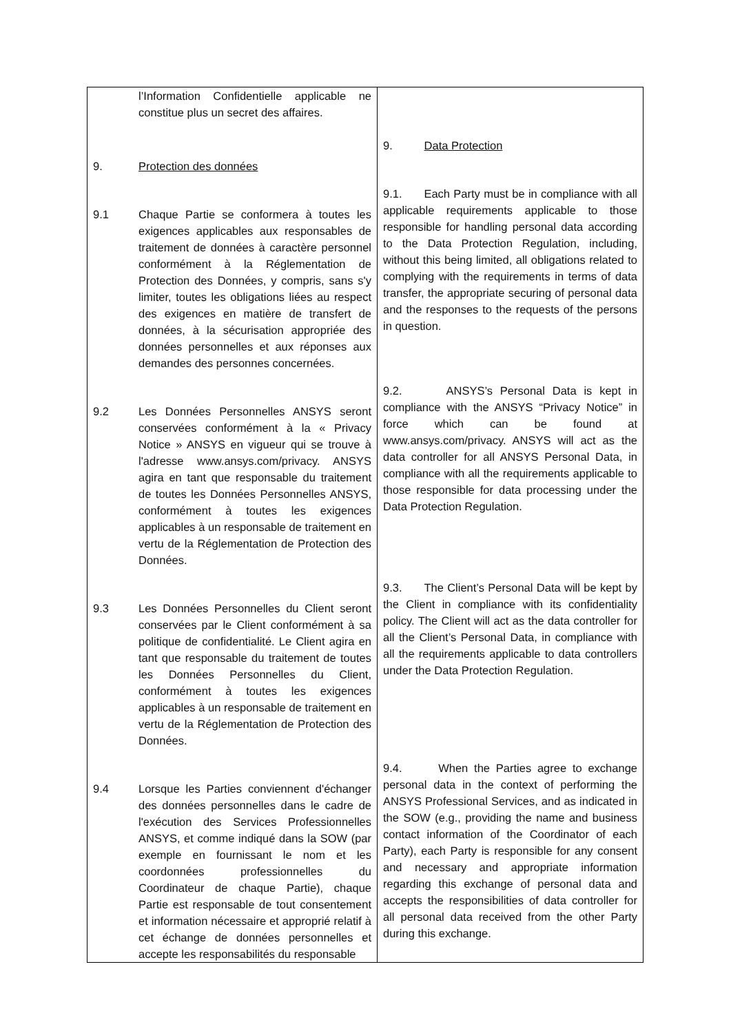| l’Information Confidentielle applicable ne constitue plus un secret des affaires. 9. Protection des données 9.1 Chaque Partie se conformera à toutes les exigences applicables aux responsables de traitement de données à caractère personnel conformément à la Réglementation de Protection des Données, y compris, sans s'y limiter, toutes les obligations liées au respect des exigences en matière de transfert de données, à la sécurisation appropriée des données personnelles et aux réponses aux demandes des personnes concernées. 9.2 Les Données Personnelles ANSYS seront conservées conformément à la « Privacy Notice » ANSYS en vigueur qui se trouve à l'adresse www.ansys.com/privacy. ANSYS agira en tant que responsable du traitement de toutes les Données Personnelles ANSYS, conformément à toutes les exigences applicables à un responsable de traitement en vertu de la Réglementation de Protection des Données. 9.3 Les Données Personnelles du Client seront conservées par le Client conformément à sa politique de confidentialité. Le Client agira en tant que responsable du traitement de toutes les Données Personnelles du Client, conformément à toutes les exigences applicables à un responsable de traitement en vertu de la Réglementation de Protection des Données. 9.4 Lorsque les Parties conviennent d'échanger des données personnelles dans le cadre de l'exécution des Services Professionnelles ANSYS, et comme indiqué dans la SOW (par exemple en fournissant le nom et les coordonnées professionnelles du Coordinateur de chaque Partie), chaque Partie est responsable de tout consentement et information nécessaire et approprié relatif à cet échange de données personnelles et accepte les responsabilités du responsable | 9. Data Protection 9.1. Each Party must be in compliance with all applicable requirements applicable to those responsible for handling personal data according to the Data Protection Regulation, including, without this being limited, all obligations related to complying with the requirements in terms of data transfer, the appropriate securing of personal data and the responses to the requests of the persons in question. 9.2. ANSYS’s Personal Data is kept in compliance with the ANSYS “Privacy Notice” in force which can be found at www.ansys.com/privacy. ANSYS will act as the data controller for all ANSYS Personal Data, in compliance with all the requirements applicable to those responsible for data processing under the Data Protection Regulation. 9.3. The Client’s Personal Data will be kept by the Client in compliance with its confidentiality policy. The Client will act as the data controller for all the Client’s Personal Data, in compliance with all the requirements applicable to data controllers under the Data Protection Regulation. 9.4. When the Parties agree to exchange personal data in the context of performing the ANSYS Professional Services, and as indicated in the SOW (e.g., providing the name and business contact information of the Coordinator of each Party), each Party is responsible for any consent and necessary and appropriate information regarding this exchange of personal data and accepts the responsibilities of data controller for all personal data received from the other Party during this exchange. |